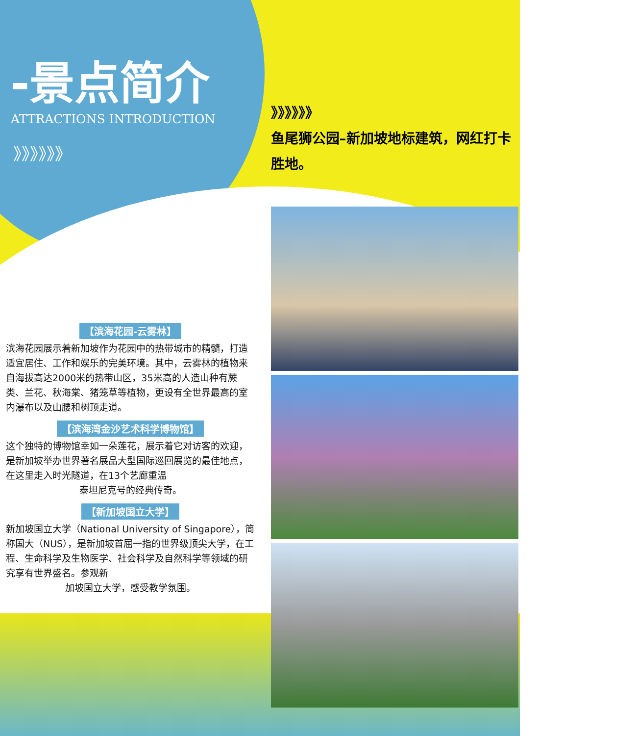-景点简介
ATTRACTIONS INTRODUCTION
》》》》》》
【滨海花园-云雾林】
滨海花园展示着新加坡作为花园中的热带城市的精髓，打造适宜居住、工作和娱乐的完美环境。其中，云雾林的植物来自海拔高达2000米的热带山区，35米高的人造山种有蕨类、兰花、秋海棠、猪笼草等植物，更设有全世界最高的室内瀑布以及山腰和树顶走道。
【滨海湾金沙艺术科学博物馆】
这个独特的博物馆幸如一朵莲花，展示着它对访客的欢迎，是新加坡举办世界著名展品大型国际巡回展览的最佳地点，在这里走入时光隧道，在13个艺廊重温
泰坦尼克号的经典传奇。
【新加坡国立大学】
新加坡国立大学（National University of Singapore），简称国大（NUS），是新加坡首屈一指的世界级顶尖大学，在工程、生命科学及生物医学、社会科学及自然科学等领域的研究享有世界盛名。参观新
加坡国立大学，感受教学氛围。
》》》》》》
鱼尾狮公园–新加坡地标建筑，网红打卡胜地。